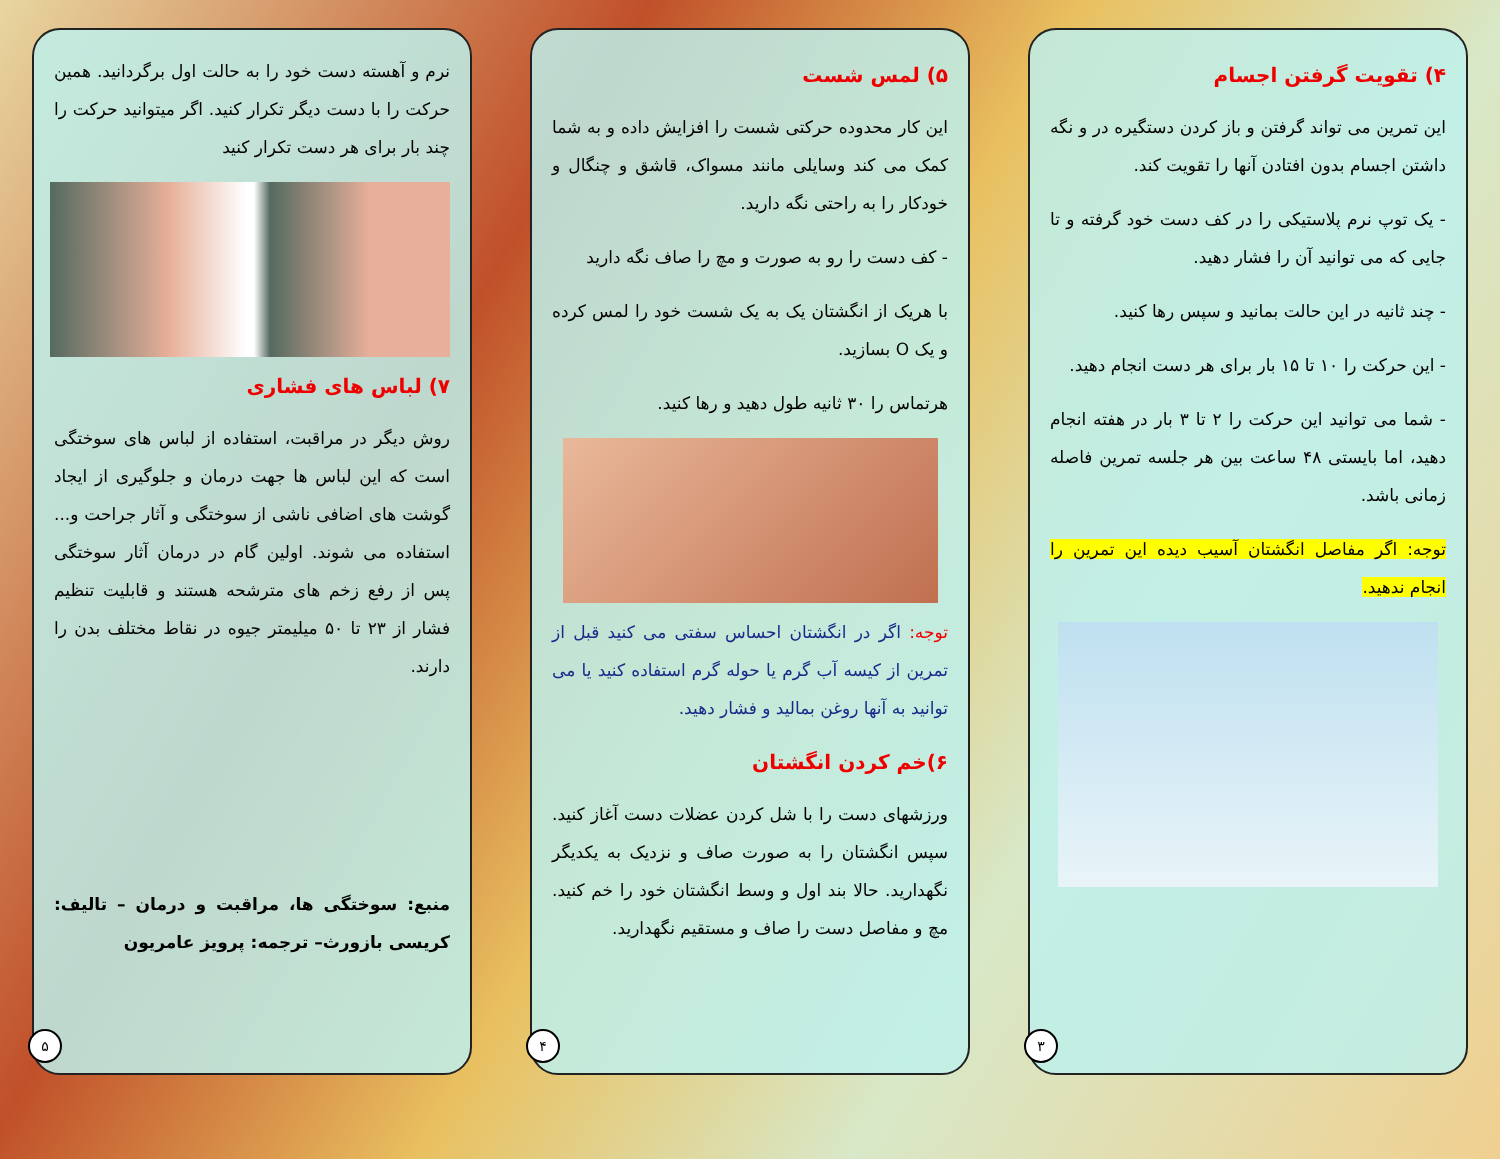۴) تقویت گرفتن اجسام
این تمرین می تواند گرفتن و باز کردن دستگیره در و نگه داشتن اجسام بدون افتادن آنها را تقویت کند.
- یک توپ نرم پلاستیکی را در کف دست خود گرفته و تا جایی که می توانید آن را فشار دهید.
- چند ثانیه در این حالت بمانید و سپس رها کنید.
- این حرکت را ۱۰ تا ۱۵ بار برای هر دست انجام دهید.
- شما می توانید این حرکت را ۲ تا ۳ بار در هفته انجام دهید، اما بایستی ۴۸ ساعت بین هر جلسه تمرین فاصله زمانی باشد.
توجه: اگر مفاصل انگشتان آسیب دیده این تمرین را انجام ندهید.
۳
۵) لمس شست
این کار محدوده حرکتی شست را افزایش داده و به شما کمک می کند وسایلی مانند مسواک، قاشق و چنگال و خودکار را به راحتی نگه دارید.
- کف دست را رو به صورت و مچ را صاف نگه دارید
با هریک از انگشتان یک به یک شست خود را لمس کرده و یک O بسازید.
هرتماس را ۳۰ ثانیه طول دهید و رها کنید.
توجه: اگر در انگشتان احساس سفتی می کنید قبل از تمرین از کیسه آب گرم یا حوله گرم استفاده کنید یا می توانید به آنها روغن بمالید و فشار دهید.
۶)خم کردن انگشتان
ورزشهای دست را با شل کردن عضلات دست آغاز کنید. سپس انگشتان را به صورت صاف و نزدیک به یکدیگر نگهدارید. حالا بند اول و وسط انگشتان خود را خم کنید. مچ و مفاصل دست را صاف و مستقیم نگهدارید.
۴
نرم و آهسته دست خود را به حالت اول برگردانید. همین حرکت را با دست دیگر تکرار کنید. اگر میتوانید حرکت را چند بار برای هر دست تکرار کنید
۷) لباس های فشاری
روش دیگر در مراقبت، استفاده از لباس های سوختگی است که این لباس ها جهت درمان و جلوگیری از ایجاد گوشت های اضافی ناشی از سوختگی و آثار جراحت و... استفاده می شوند. اولین گام در درمان آثار سوختگی پس از رفع زخم های مترشحه هستند و قابلیت تنظیم فشار از ۲۳ تا ۵۰ میلیمتر جیوه در نقاط مختلف بدن را دارند.
منبع: سوختگی ها، مراقبت و درمان – تالیف: کریسی بازورث– ترجمه: پرویز عامریون
۵